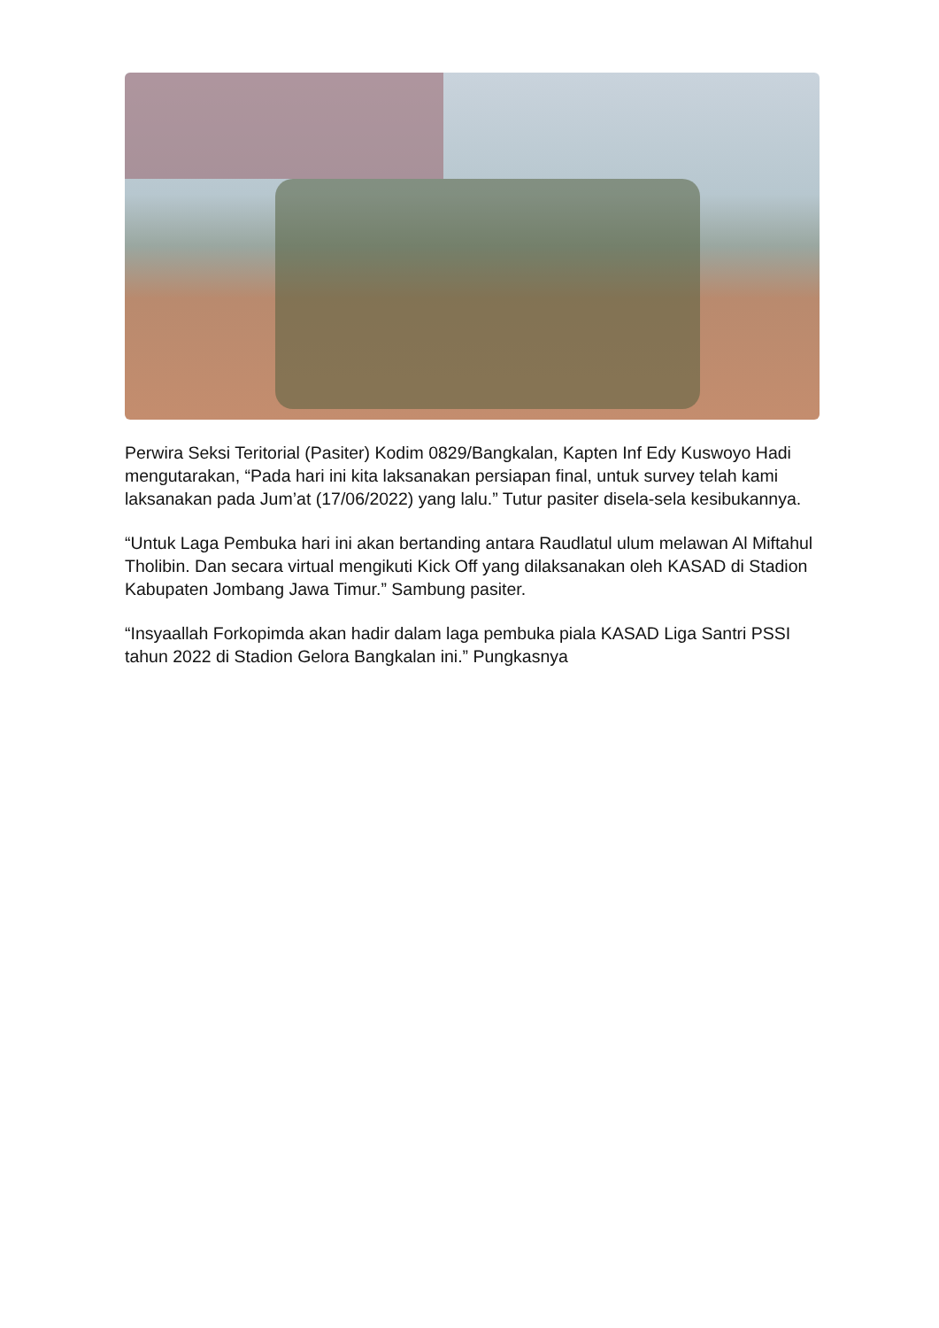Perwira Seksi Teritorial (Pasiter) Kodim 0829/Bangkalan, Kapten Inf Edy Kuswoyo Hadi mengutarakan, “Pada hari ini kita laksanakan persiapan final, untuk survey telah kami laksanakan pada Jum’at (17/06/2022) yang lalu.” Tutur pasiter disela-sela kesibukannya.
“Untuk Laga Pembuka hari ini akan bertanding antara Raudlatul ulum melawan Al Miftahul Tholibin. Dan secara virtual mengikuti Kick Off yang dilaksanakan oleh KASAD di Stadion Kabupaten Jombang Jawa Timur.” Sambung pasiter.
“Insyaallah Forkopimda akan hadir dalam laga pembuka piala KASAD Liga Santri PSSI tahun 2022 di Stadion Gelora Bangkalan ini.” Pungkasnya